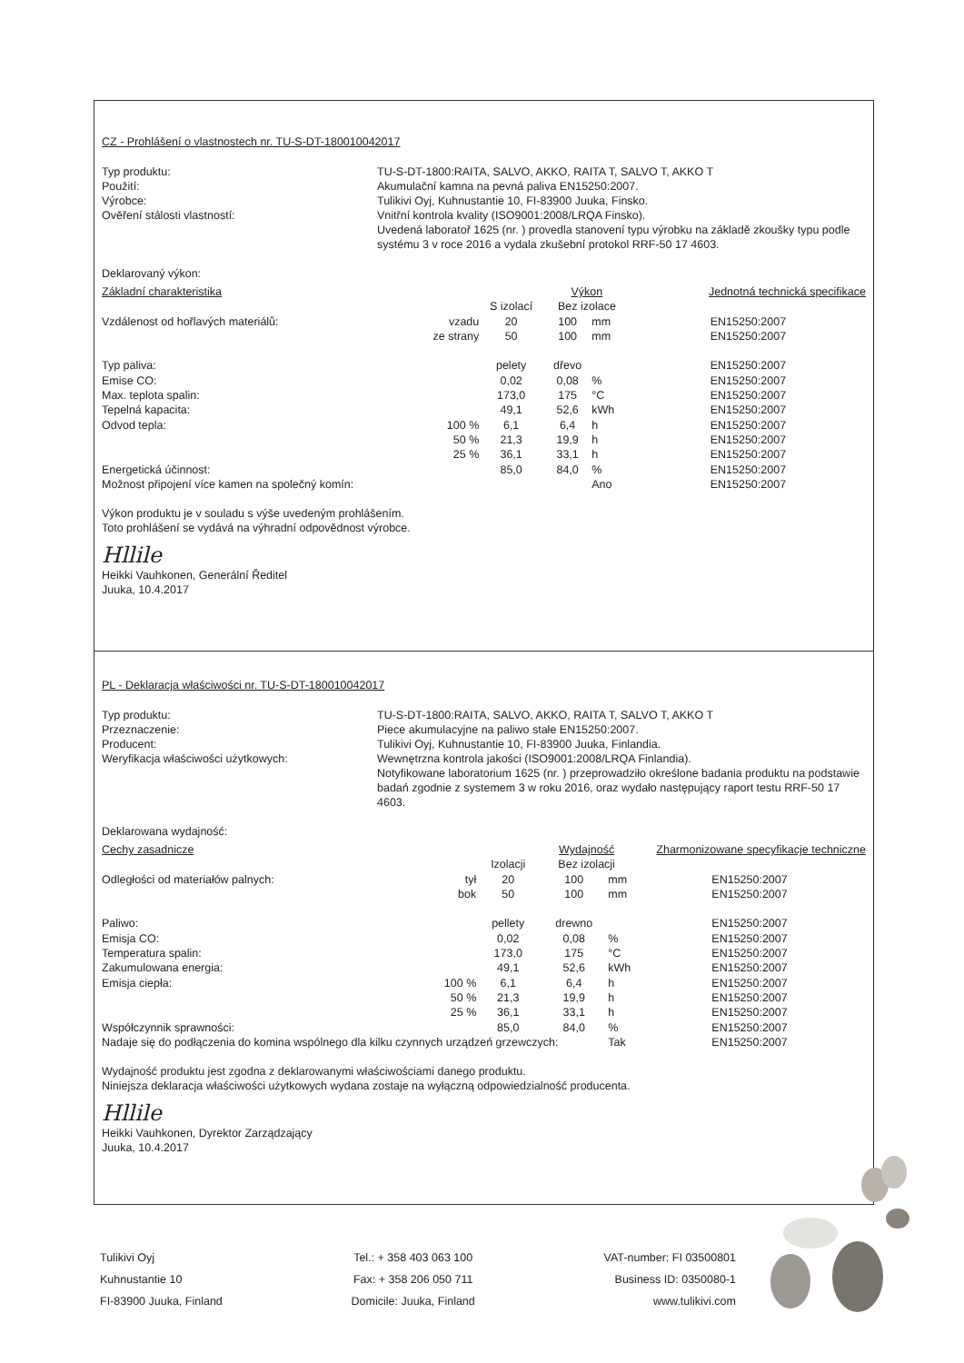CZ - Prohlášení o vlastnostech nr. TU-S-DT-180010042017
Typ produktu:
TU-S-DT-1800:RAITA, SALVO, AKKO, RAITA T, SALVO T, AKKO T
Použití:
Akumulační kamna na pevná paliva EN15250:2007.
Výrobce:
Tulikivi Oyj, Kuhnustantie 10, FI-83900 Juuka, Finsko.
Ověření stálosti vlastností:
Vnitřní kontrola kvality (ISO9001:2008/LRQA Finsko).
Uvedená laboratoř 1625 (nr. ) provedla stanovení typu výrobku na základě zkoušky typu podle systému 3 v roce 2016 a vydala zkušební protokol RRF-50 17 4603.
Deklarovaný výkon:
| Základní charakteristika | | | Výkon | | Jednotná technická specifikace |
| | | S izolací | Bez izolace | | |
| Vzdálenost od hořlavých materiálů: | vzadu | 20 | 100 | mm | EN15250:2007 |
| | ze strany | 50 | 100 | mm | EN15250:2007 |
| Typ paliva: | | pelety | dřevo | | EN15250:2007 |
| Emise CO: | | 0,02 | 0,08 | % | EN15250:2007 |
| Max. teplota spalin: | | 173,0 | 175 | °C | EN15250:2007 |
| Tepelná kapacita: | | 49,1 | 52,6 | kWh | EN15250:2007 |
| Odvod tepla: | 100 % | 6,1 | 6,4 | h | EN15250:2007 |
| | 50 % | 21,3 | 19,9 | h | EN15250:2007 |
| | 25 % | 36,1 | 33,1 | h | EN15250:2007 |
| Energetická účinnost: | | 85,0 | 84,0 | % | EN15250:2007 |
| Možnost připojení více kamen na společný komín: | | | | Ano | EN15250:2007 |
Výkon produktu je v souladu s výše uvedeným prohlášením.
Toto prohlášení se vydává na výhradní odpovědnost výrobce.
Hllile
Heikki Vauhkonen, Generální Ředitel
Juuka, 10.4.2017
PL - Deklaracja właściwości nr. TU-S-DT-180010042017
Typ produktu:
TU-S-DT-1800:RAITA, SALVO, AKKO, RAITA T, SALVO T, AKKO T
Przeznaczenie:
Piece akumulacyjne na paliwo stałe EN15250:2007.
Producent:
Tulikivi Oyj, Kuhnustantie 10, FI-83900 Juuka, Finlandia.
Weryfikacja właściwości użytkowych:
Wewnętrzna kontrola jakości (ISO9001:2008/LRQA Finlandia).
Notyfikowane laboratorium 1625 (nr. ) przeprowadziło określone badania produktu na podstawie badań zgodnie z systemem 3 w roku 2016, oraz wydało następujący raport testu RRF-50 17 4603.
Deklarowana wydajność:
| Cechy zasadnicze | | | Wydajność | | Zharmonizowane specyfikacje techniczne |
| | | Izolacji | Bez izolacji | | |
| Odległości od materiałów palnych: | tył | 20 | 100 | mm | EN15250:2007 |
| | bok | 50 | 100 | mm | EN15250:2007 |
| Paliwo: | | pellety | drewno | | EN15250:2007 |
| Emisja CO: | | 0,02 | 0,08 | % | EN15250:2007 |
| Temperatura spalin: | | 173,0 | 175 | °C | EN15250:2007 |
| Zakumulowana energia: | | 49,1 | 52,6 | kWh | EN15250:2007 |
| Emisja ciepła: | 100 % | 6,1 | 6,4 | h | EN15250:2007 |
| | 50 % | 21,3 | 19,9 | h | EN15250:2007 |
| | 25 % | 36,1 | 33,1 | h | EN15250:2007 |
| Współczynnik sprawności: | | 85,0 | 84,0 | % | EN15250:2007 |
| Nadaje się do podłączenia do komina wspólnego dla kilku czynnych urządzeń grzewczych: | | | | Tak | EN15250:2007 |
Wydajność produktu jest zgodna z deklarowanymi właściwościami danego produktu.
Niniejsza deklaracja właściwości użytkowych wydana zostaje na wyłączną odpowiedzialność producenta.
Hllile
Heikki Vauhkonen, Dyrektor Zarządzający
Juuka, 10.4.2017
Tulikivi Oyj
Kuhnustantie 10
FI-83900 Juuka, Finland
Tel.: + 358 403 063 100
Fax: + 358 206 050 711
Domicile: Juuka, Finland
VAT-number: FI 03500801
Business ID: 0350080-1
www.tulikivi.com